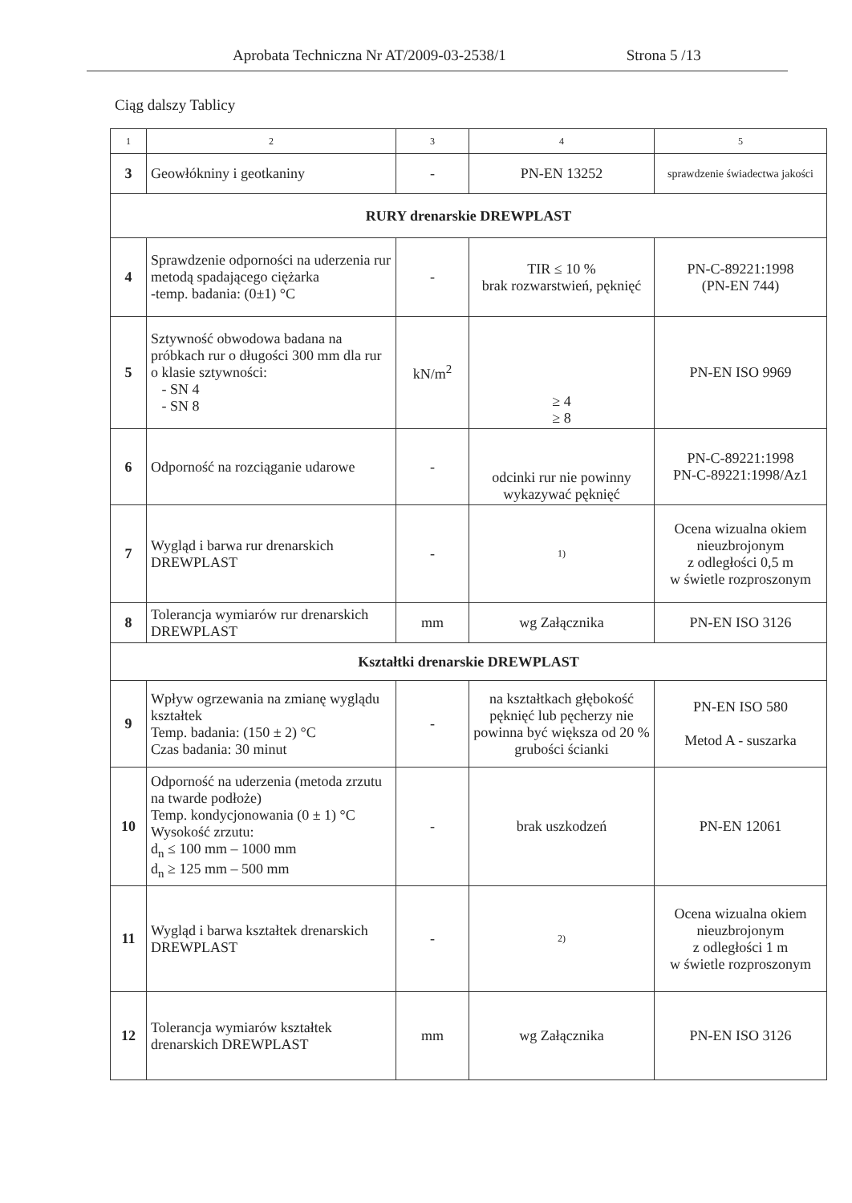Aprobata Techniczna Nr AT/2009-03-2538/1 Strona 5 /13
Ciąg dalszy Tablicy
| 1 | 2 | 3 | 4 | 5 |
| --- | --- | --- | --- | --- |
| 3 | Geowłókniny i geotkaniny | - | PN-EN 13252 | sprawdzenie świadectwa jakości |
| RURY drenarskie DREWPLAST | | | | |
| 4 | Sprawdzenie odporności na uderzenia rur metodą spadającego ciężarka -temp. badania: (0±1) °C | - | TIR ≤ 10 % brak rozwarstwień, pęknięć | PN-C-89221:1998 (PN-EN 744) |
| 5 | Sztywność obwodowa badana na próbkach rur o długości 300 mm dla rur o klasie sztywności: - SN 4 - SN 8 | kN/m<sup>2</sup> | ≥ 4 ≥ 8 | PN-EN ISO 9969 |
| 6 | Odporność na rozciąganie udarowe | - | odcinki rur nie powinny wykazywać pęknięć | PN-C-89221:1998 PN-C-89221:1998/Az1 |
| 7 | Wygląd i barwa rur drenarskich DREWPLAST | - | 1) | Ocena wizualna okiem nieuzbrojonym z odległości 0,5 m w świetle rozproszonym |
| 8 | Tolerancja wymiarów rur drenarskich DREWPLAST | mm | wg Załącznika | PN-EN ISO 3126 |
| Kształtki drenarskie DREWPLAST | | | | |
| 9 | Wpływ ogrzewania na zmianę wyglądu kształtek Temp. badania: (150 ± 2) °C Czas badania: 30 minut | - | na kształtkach głębokość pęknięć lub pęcherzy nie powinna być większa od 20 % grubości ścianki | PN-EN ISO 580 Metod A - suszarka |
| 10 | Odporność na uderzenia (metoda zrzutu na twarde podłoże) Temp. kondycjonowania (0 ± 1) °C Wysokość zrzutu: d<sub>n</sub> ≤ 100 mm – 1000 mm d<sub>n</sub> ≥ 125 mm – 500 mm | - | brak uszkodzeń | PN-EN 12061 |
| 11 | Wygląd i barwa kształtek drenarskich DREWPLAST | - | 2) | Ocena wizualna okiem nieuzbrojonym z odległości 1 m w świetle rozproszonym |
| 12 | Tolerancja wymiarów kształtek drenarskich DREWPLAST | mm | wg Załącznika | PN-EN ISO 3126 |